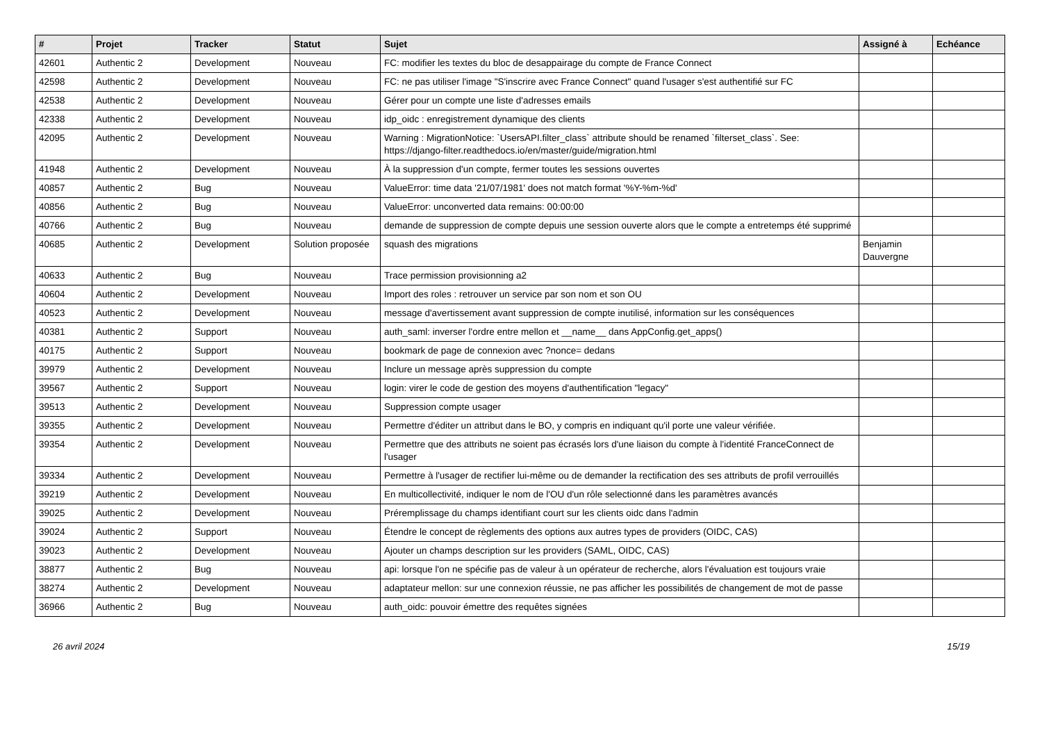| # | Projet | Tracker | Statut | Sujet | Assigné à | Echéance |
| --- | --- | --- | --- | --- | --- | --- |
| 42601 | Authentic 2 | Development | Nouveau | FC: modifier les textes du bloc de desappairage du compte de France Connect | | |
| 42598 | Authentic 2 | Development | Nouveau | FC: ne pas utiliser l'image "S'inscrire avec France Connect" quand l'usager s'est authentifié sur FC | | |
| 42538 | Authentic 2 | Development | Nouveau | Gérer pour un compte une liste d'adresses emails | | |
| 42338 | Authentic 2 | Development | Nouveau | idp_oidc : enregistrement dynamique des clients | | |
| 42095 | Authentic 2 | Development | Nouveau | Warning : MigrationNotice: `UsersAPI.filter_class` attribute should be renamed `filterset_class`. See: https://django-filter.readthedocs.io/en/master/guide/migration.html | | |
| 41948 | Authentic 2 | Development | Nouveau | À la suppression d'un compte, fermer toutes les sessions ouvertes | | |
| 40857 | Authentic 2 | Bug | Nouveau | ValueError: time data '21/07/1981' does not match format '%Y-%m-%d' | | |
| 40856 | Authentic 2 | Bug | Nouveau | ValueError: unconverted data remains: 00:00:00 | | |
| 40766 | Authentic 2 | Bug | Nouveau | demande de suppression de compte depuis une session ouverte alors que le compte a entretemps été supprimé | | |
| 40685 | Authentic 2 | Development | Solution proposée | squash des migrations | Benjamin Dauvergne | |
| 40633 | Authentic 2 | Bug | Nouveau | Trace permission provisionning a2 | | |
| 40604 | Authentic 2 | Development | Nouveau | Import des roles : retrouver un service par son nom et son OU | | |
| 40523 | Authentic 2 | Development | Nouveau | message d'avertissement avant suppression de compte inutilisé, information sur les conséquences | | |
| 40381 | Authentic 2 | Support | Nouveau | auth_saml: inverser l'ordre entre mellon et __name__ dans AppConfig.get_apps() | | |
| 40175 | Authentic 2 | Support | Nouveau | bookmark de page de connexion avec ?nonce= dedans | | |
| 39979 | Authentic 2 | Development | Nouveau | Inclure un message après suppression du compte | | |
| 39567 | Authentic 2 | Support | Nouveau | login: virer le code de gestion des moyens d'authentification "legacy" | | |
| 39513 | Authentic 2 | Development | Nouveau | Suppression compte usager | | |
| 39355 | Authentic 2 | Development | Nouveau | Permettre d'éditer un attribut dans le BO, y compris en indiquant qu'il porte une valeur vérifiée. | | |
| 39354 | Authentic 2 | Development | Nouveau | Permettre que des attributs ne soient pas écrasés lors d'une liaison du compte à l'identité FranceConnect de l'usager | | |
| 39334 | Authentic 2 | Development | Nouveau | Permettre à l'usager de rectifier lui-même ou de demander la rectification des ses attributs de profil verrouillés | | |
| 39219 | Authentic 2 | Development | Nouveau | En multicollectivité, indiquer le nom de l'OU d'un rôle selectionné dans les paramètres avancés | | |
| 39025 | Authentic 2 | Development | Nouveau | Préremplissage du champs identifiant court sur les clients oidc dans l'admin | | |
| 39024 | Authentic 2 | Support | Nouveau | Étendre le concept de règlements des options aux autres types de providers (OIDC, CAS) | | |
| 39023 | Authentic 2 | Development | Nouveau | Ajouter un champs description sur les providers (SAML, OIDC, CAS) | | |
| 38877 | Authentic 2 | Bug | Nouveau | api: lorsque l'on ne spécifie pas de valeur à un opérateur de recherche, alors l'évaluation est toujours vraie | | |
| 38274 | Authentic 2 | Development | Nouveau | adaptateur mellon: sur une connexion réussie, ne pas afficher les possibilités de changement de mot de passe | | |
| 36966 | Authentic 2 | Bug | Nouveau | auth_oidc: pouvoir émettre des requêtes signées | | |
26 avril 2024 15/19